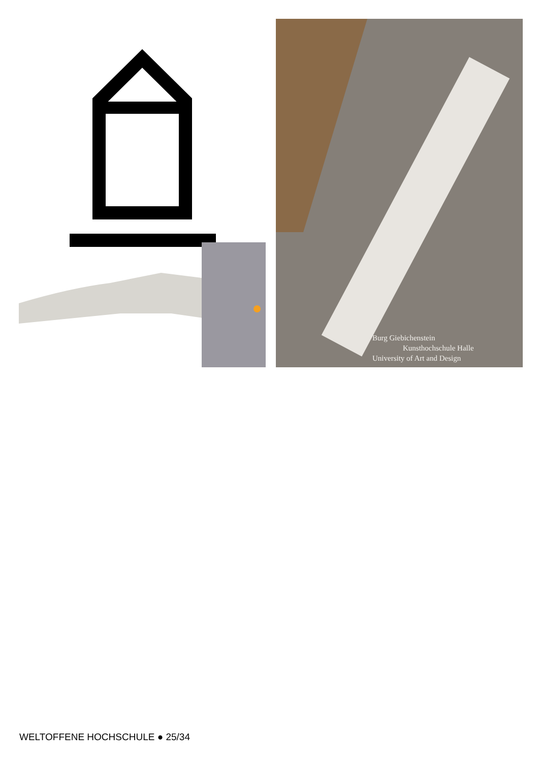Burg Giebichenstein
Kunsthochschule Halle
University of Art and Design
WELTOFFENE HOCHSCHULE ● 25/34